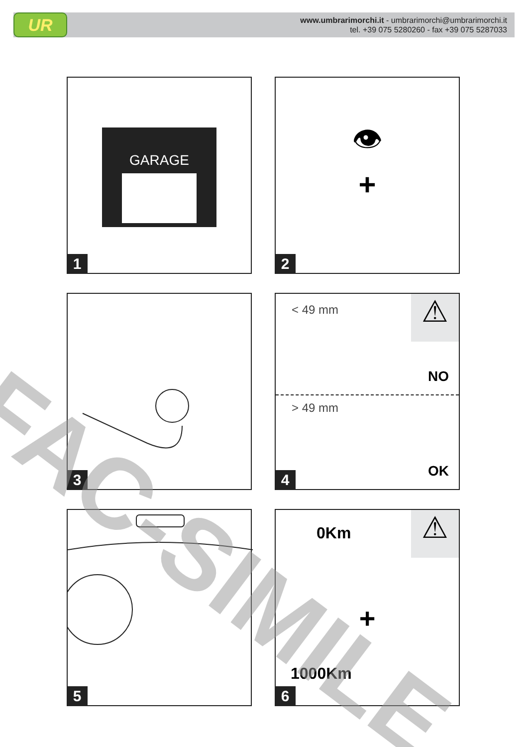UR
www.umbrarimorchi.it - umbrarimorchi@umbrarimorchi.it
tel. +39 075 5280260 - fax +39 075 5287033
GARAGE
1
👁
+
2
3
< 49 mm
NO
> 49 mm
OK
⚠
4
5
0Km ⚠
+
1000Km
6
FAC-SIMILE